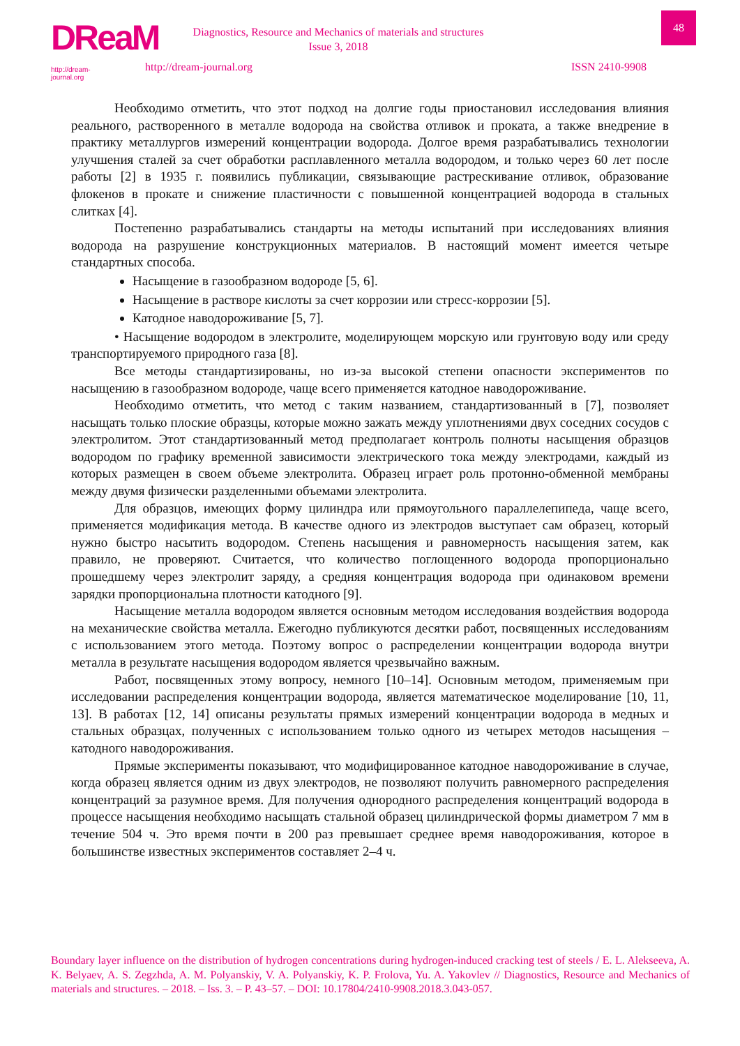DReaM
http://dream-journal.org
48
Diagnostics, Resource and Mechanics of materials and structures
Issue 3, 2018
http://dream-journal.org ISSN 2410-9908
Необходимо отметить, что этот подход на долгие годы приостановил исследования влияния реального, растворенного в металле водорода на свойства отливок и проката, а также внедрение в практику металлургов измерений концентрации водорода. Долгое время разрабатывались технологии улучшения сталей за счет обработки расплавленного металла водородом, и только через 60 лет после работы [2] в 1935 г. появились публикации, связывающие растрескивание отливок, образование флокенов в прокате и снижение пластичности с повышенной концентрацией водорода в стальных слитках [4].
Постепенно разрабатывались стандарты на методы испытаний при исследованиях влияния водорода на разрушение конструкционных материалов. В настоящий момент имеется четыре стандартных способа.
Насыщение в газообразном водороде [5, 6].
Насыщение в растворе кислоты за счет коррозии или стресс-коррозии [5].
Катодное наводороживание [5, 7].
• Насыщение водородом в электролите, моделирующем морскую или грунтовую воду или среду транспортируемого природного газа [8].
Все методы стандартизированы, но из-за высокой степени опасности экспериментов по насыщению в газообразном водороде, чаще всего применяется катодное наводороживание.
Необходимо отметить, что метод с таким названием, стандартизованный в [7], позволяет насыщать только плоские образцы, которые можно зажать между уплотнениями двух соседних сосудов с электролитом. Этот стандартизованный метод предполагает контроль полноты насыщения образцов водородом по графику временной зависимости электрического тока между электродами, каждый из которых размещен в своем объеме электролита. Образец играет роль протонно-обменной мембраны между двумя физически разделенными объемами электролита.
Для образцов, имеющих форму цилиндра или прямоугольного параллелепипеда, чаще всего, применяется модификация метода. В качестве одного из электродов выступает сам образец, который нужно быстро насытить водородом. Степень насыщения и равномерность насыщения затем, как правило, не проверяют. Считается, что количество поглощенного водорода пропорционально прошедшему через электролит заряду, а средняя концентрация водорода при одинаковом времени зарядки пропорциональна плотности катодного [9].
Насыщение металла водородом является основным методом исследования воздействия водорода на механические свойства металла. Ежегодно публикуются десятки работ, посвященных исследованиям с использованием этого метода. Поэтому вопрос о распределении концентрации водорода внутри металла в результате насыщения водородом является чрезвычайно важным.
Работ, посвященных этому вопросу, немного [10–14]. Основным методом, применяемым при исследовании распределения концентрации водорода, является математическое моделирование [10, 11, 13]. В работах [12, 14] описаны результаты прямых измерений концентрации водорода в медных и стальных образцах, полученных с использованием только одного из четырех методов насыщения – катодного наводороживания.
Прямые эксперименты показывают, что модифицированное катодное наводороживание в случае, когда образец является одним из двух электродов, не позволяют получить равномерного распределения концентраций за разумное время. Для получения однородного распределения концентраций водорода в процессе насыщения необходимо насыщать стальной образец цилиндрической формы диаметром 7 мм в течение 504 ч. Это время почти в 200 раз превышает среднее время наводороживания, которое в большинстве известных экспериментов составляет 2–4 ч.
Boundary layer influence on the distribution of hydrogen concentrations during hydrogen-induced cracking test of steels / E. L. Alekseeva, A. K. Belyaev, A. S. Zegzhda, A. M. Polyanskiy, V. A. Polyanskiy, K. P. Frolova, Yu. A. Yakovlev // Diagnostics, Resource and Mechanics of materials and structures. – 2018. – Iss. 3. – P. 43–57. – DOI: 10.17804/2410-9908.2018.3.043-057.